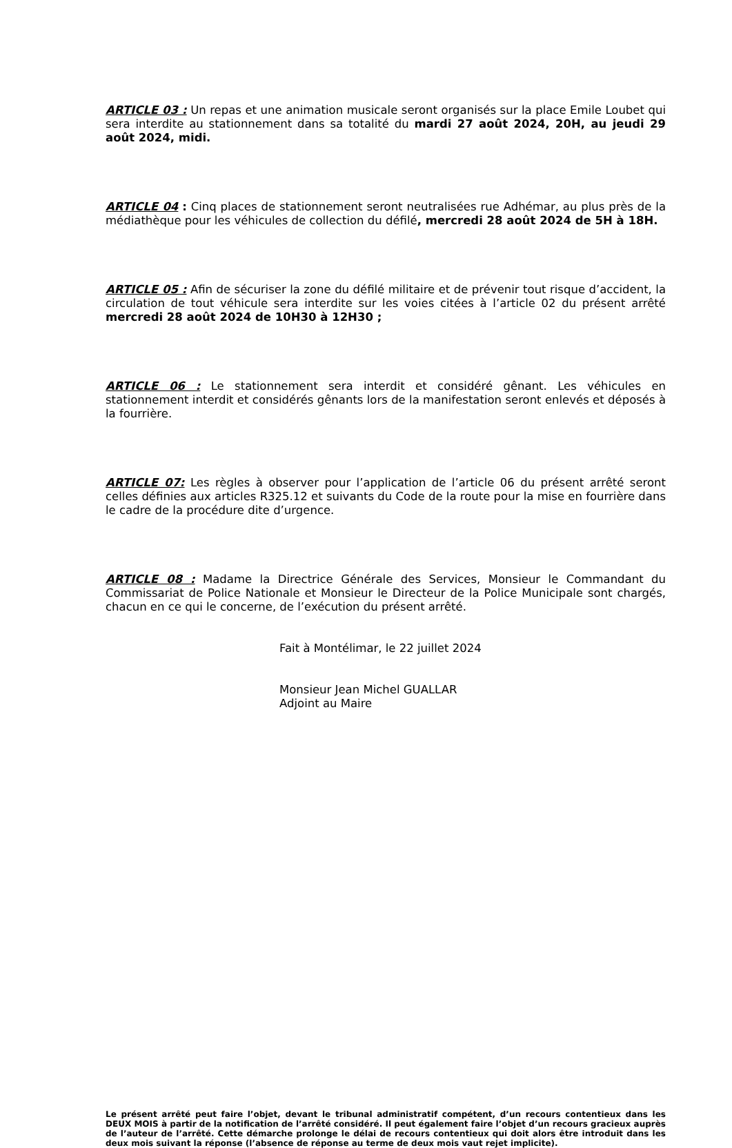ARTICLE 03 : Un repas et une animation musicale seront organisés sur la place Emile Loubet qui sera interdite au stationnement dans sa totalité du mardi 27 août 2024, 20H, au jeudi 29 août 2024, midi.
ARTICLE 04 : Cinq places de stationnement seront neutralisées rue Adhémar, au plus près de la médiathèque pour les véhicules de collection du défilé, mercredi 28 août 2024 de 5H à 18H.
ARTICLE 05 : Afin de sécuriser la zone du défilé militaire et de prévenir tout risque d’accident, la circulation de tout véhicule sera interdite sur les voies citées à l’article 02 du présent arrêté mercredi 28 août 2024 de 10H30 à 12H30 ;
ARTICLE 06 : Le stationnement sera interdit et considéré gênant. Les véhicules en stationnement interdit et considérés gênants lors de la manifestation seront enlevés et déposés à la fourrière.
ARTICLE 07: Les règles à observer pour l’application de l’article 06 du présent arrêté seront celles définies aux articles R325.12 et suivants du Code de la route pour la mise en fourrière dans le cadre de la procédure dite d’urgence.
ARTICLE 08 : Madame la Directrice Générale des Services, Monsieur le Commandant du Commissariat de Police Nationale et Monsieur le Directeur de la Police Municipale sont chargés, chacun en ce qui le concerne, de l’exécution du présent arrêté.
Fait à Montélimar, le 22 juillet 2024
Monsieur Jean Michel GUALLAR
Adjoint au Maire
Le présent arrêté peut faire l’objet, devant le tribunal administratif compétent, d’un recours contentieux dans les DEUX MOIS à partir de la notification de l’arrêté considéré. Il peut également faire l’objet d’un recours gracieux auprès de l’auteur de l’arrêté. Cette démarche prolonge le délai de recours contentieux qui doit alors être introduit dans les deux mois suivant la réponse (l’absence de réponse au terme de deux mois vaut rejet implicite).